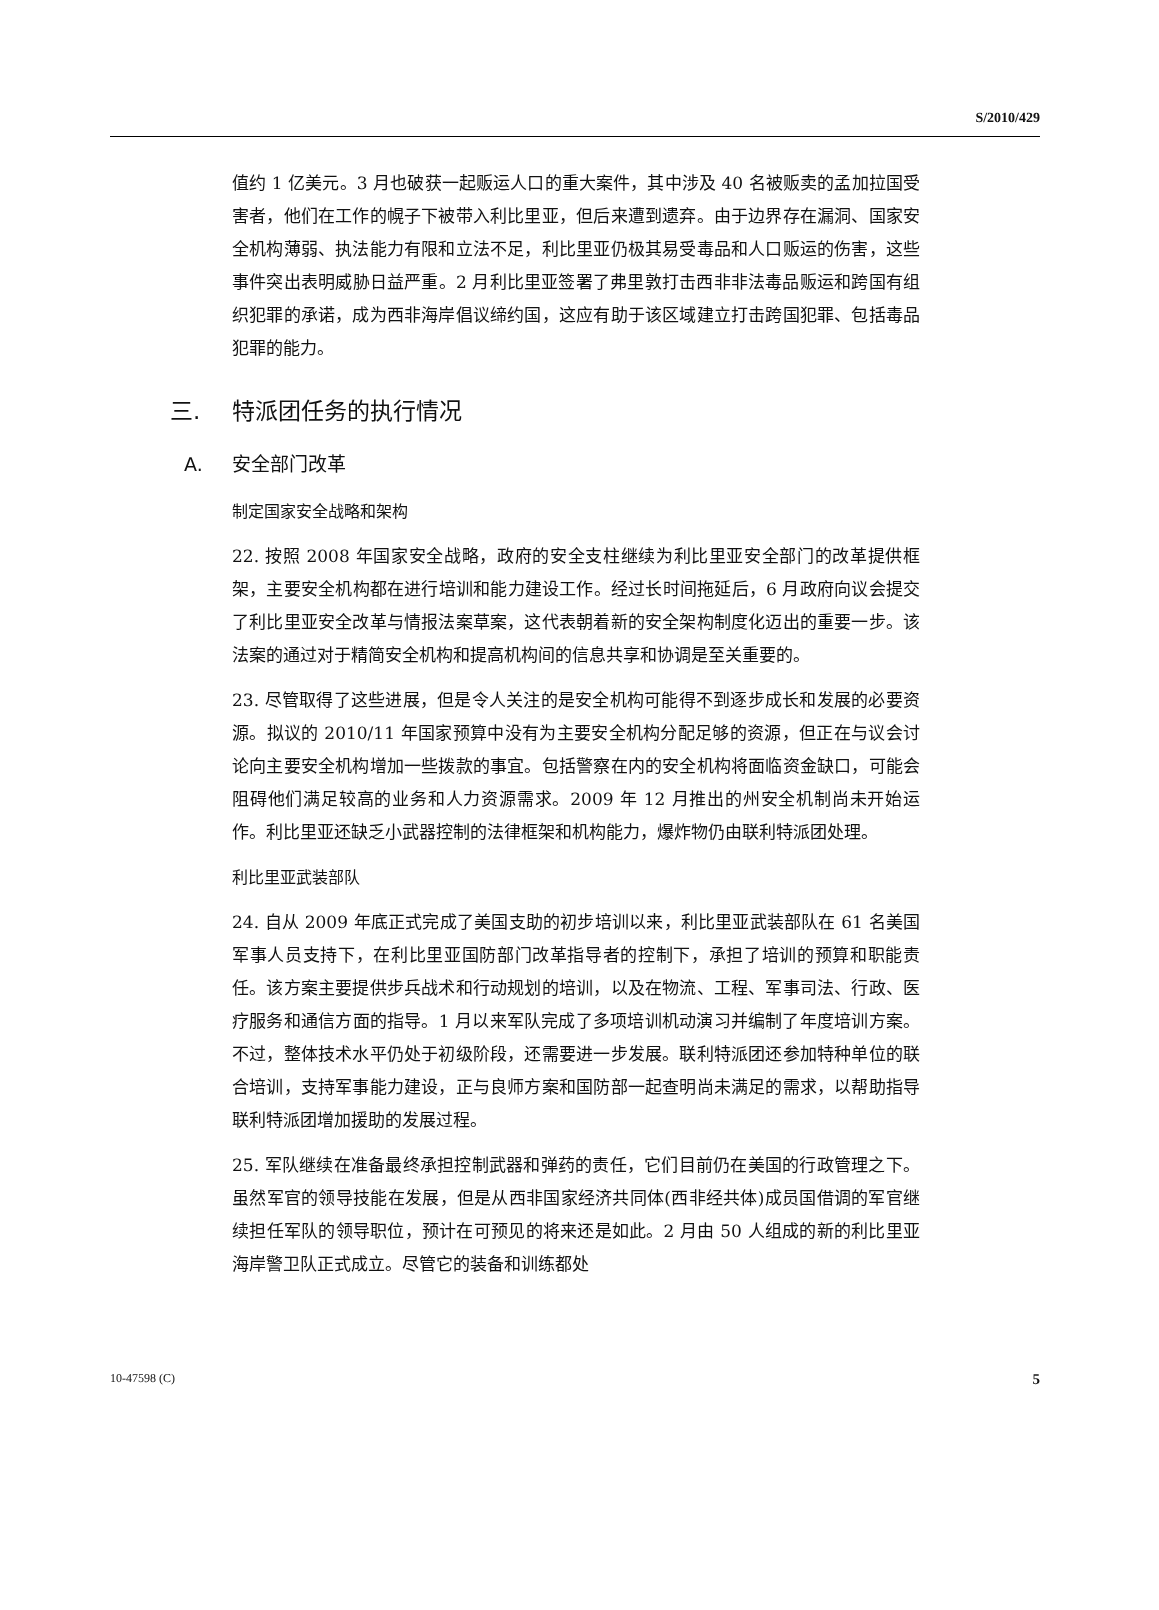S/2010/429
值约 1 亿美元。3 月也破获一起贩运人口的重大案件，其中涉及 40 名被贩卖的孟加拉国受害者，他们在工作的幌子下被带入利比里亚，但后来遭到遗弃。由于边界存在漏洞、国家安全机构薄弱、执法能力有限和立法不足，利比里亚仍极其易受毒品和人口贩运的伤害，这些事件突出表明威胁日益严重。2 月利比里亚签署了弗里敦打击西非非法毒品贩运和跨国有组织犯罪的承诺，成为西非海岸倡议缔约国，这应有助于该区域建立打击跨国犯罪、包括毒品犯罪的能力。
三. 特派团任务的执行情况
A. 安全部门改革
制定国家安全战略和架构
22. 按照 2008 年国家安全战略，政府的安全支柱继续为利比里亚安全部门的改革提供框架，主要安全机构都在进行培训和能力建设工作。经过长时间拖延后，6 月政府向议会提交了利比里亚安全改革与情报法案草案，这代表朝着新的安全架构制度化迈出的重要一步。该法案的通过对于精简安全机构和提高机构间的信息共享和协调是至关重要的。
23. 尽管取得了这些进展，但是令人关注的是安全机构可能得不到逐步成长和发展的必要资源。拟议的 2010/11 年国家预算中没有为主要安全机构分配足够的资源，但正在与议会讨论向主要安全机构增加一些拨款的事宜。包括警察在内的安全机构将面临资金缺口，可能会阻碍他们满足较高的业务和人力资源需求。2009 年 12 月推出的州安全机制尚未开始运作。利比里亚还缺乏小武器控制的法律框架和机构能力，爆炸物仍由联利特派团处理。
利比里亚武装部队
24. 自从 2009 年底正式完成了美国支助的初步培训以来，利比里亚武装部队在 61 名美国军事人员支持下，在利比里亚国防部门改革指导者的控制下，承担了培训的预算和职能责任。该方案主要提供步兵战术和行动规划的培训，以及在物流、工程、军事司法、行政、医疗服务和通信方面的指导。1 月以来军队完成了多项培训机动演习并编制了年度培训方案。不过，整体技术水平仍处于初级阶段，还需要进一步发展。联利特派团还参加特种单位的联合培训，支持军事能力建设，正与良师方案和国防部一起查明尚未满足的需求，以帮助指导联利特派团增加援助的发展过程。
25. 军队继续在准备最终承担控制武器和弹药的责任，它们目前仍在美国的行政管理之下。虽然军官的领导技能在发展，但是从西非国家经济共同体(西非经共体)成员国借调的军官继续担任军队的领导职位，预计在可预见的将来还是如此。2 月由 50 人组成的新的利比里亚海岸警卫队正式成立。尽管它的装备和训练都处
10-47598 (C) 5